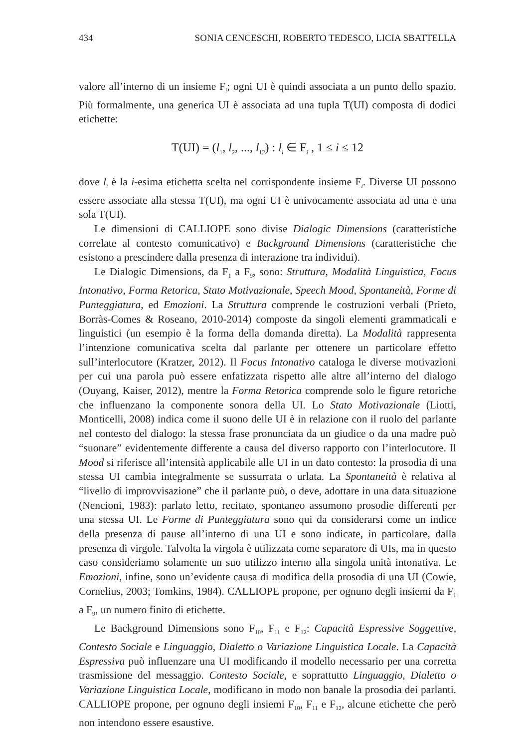434 SONIA CENCESCHI, ROBERTO TEDESCO, LICIA SBATTELLA
valore all’interno di un insieme F<sub>i</sub>; ogni UI è quindi associata a un punto dello spazio. Più formalmente, una generica UI è associata ad una tupla T(UI) composta di dodici etichette:
T(UI) = (l<sub>1</sub>, l<sub>2</sub>, ..., l<sub>12</sub>) : l<sub>i</sub> ∈ F<sub>i</sub> , 1 ≤ i ≤ 12
dove l<sub>i</sub> è la i-esima etichetta scelta nel corrispondente insieme F<sub>i</sub>. Diverse UI possono essere associate alla stessa T(UI), ma ogni UI è univocamente associata ad una e una sola T(UI).
Le dimensioni di CALLIOPE sono divise Dialogic Dimensions (caratteristiche correlate al contesto comunicativo) e Background Dimensions (caratteristiche che esistono a prescindere dalla presenza di interazione tra individui).
Le Dialogic Dimensions, da F<sub>1</sub> a F<sub>9</sub>, sono: Struttura, Modalità Linguistica, Focus Intonativo, Forma Retorica, Stato Motivazionale, Speech Mood, Spontaneità, Forme di Punteggiatura, ed Emozioni. La Struttura comprende le costruzioni verbali (Prieto, Borràs-Comes & Roseano, 2010-2014) composte da singoli elementi grammaticali e linguistici (un esempio è la forma della domanda diretta). La Modalità rappresenta l’intenzione comunicativa scelta dal parlante per ottenere un particolare effetto sull’interlocutore (Kratzer, 2012). Il Focus Intonativo cataloga le diverse motivazioni per cui una parola può essere enfatizzata rispetto alle altre all’interno del dialogo (Ouyang, Kaiser, 2012), mentre la Forma Retorica comprende solo le figure retoriche che influenzano la componente sonora della UI. Lo Stato Motivazionale (Liotti, Monticelli, 2008) indica come il suono delle UI è in relazione con il ruolo del parlante nel contesto del dialogo: la stessa frase pronunciata da un giudice o da una madre può “suonare” evidentemente differente a causa del diverso rapporto con l’interlocutore. Il Mood si riferisce all’intensità applicabile alle UI in un dato contesto: la prosodia di una stessa UI cambia integralmente se sussurrata o urlata. La Spontaneità è relativa al “livello di improvvisazione” che il parlante può, o deve, adottare in una data situazione (Nencioni, 1983): parlato letto, recitato, spontaneo assumono prosodie differenti per una stessa UI. Le Forme di Punteggiatura sono qui da considerarsi come un indice della presenza di pause all’interno di una UI e sono indicate, in particolare, dalla presenza di virgole. Talvolta la virgola è utilizzata come separatore di UIs, ma in questo caso consideriamo solamente un suo utilizzo interno alla singola unità intonativa. Le Emozioni, infine, sono un’evidente causa di modifica della prosodia di una UI (Cowie, Cornelius, 2003; Tomkins, 1984). CALLIOPE propone, per ognuno degli insiemi da F<sub>1</sub> a F<sub>9</sub>, un numero finito di etichette.
Le Background Dimensions sono F<sub>10</sub>, F<sub>11</sub> e F<sub>12</sub>: Capacità Espressive Soggettive, Contesto Sociale e Linguaggio, Dialetto o Variazione Linguistica Locale. La Capacità Espressiva può influenzare una UI modificando il modello necessario per una corretta trasmissione del messaggio. Contesto Sociale, e soprattutto Linguaggio, Dialetto o Variazione Linguistica Locale, modificano in modo non banale la prosodia dei parlanti. CALLIOPE propone, per ognuno degli insiemi F<sub>10</sub>, F<sub>11</sub> e F<sub>12</sub>, alcune etichette che però non intendono essere esaustive.